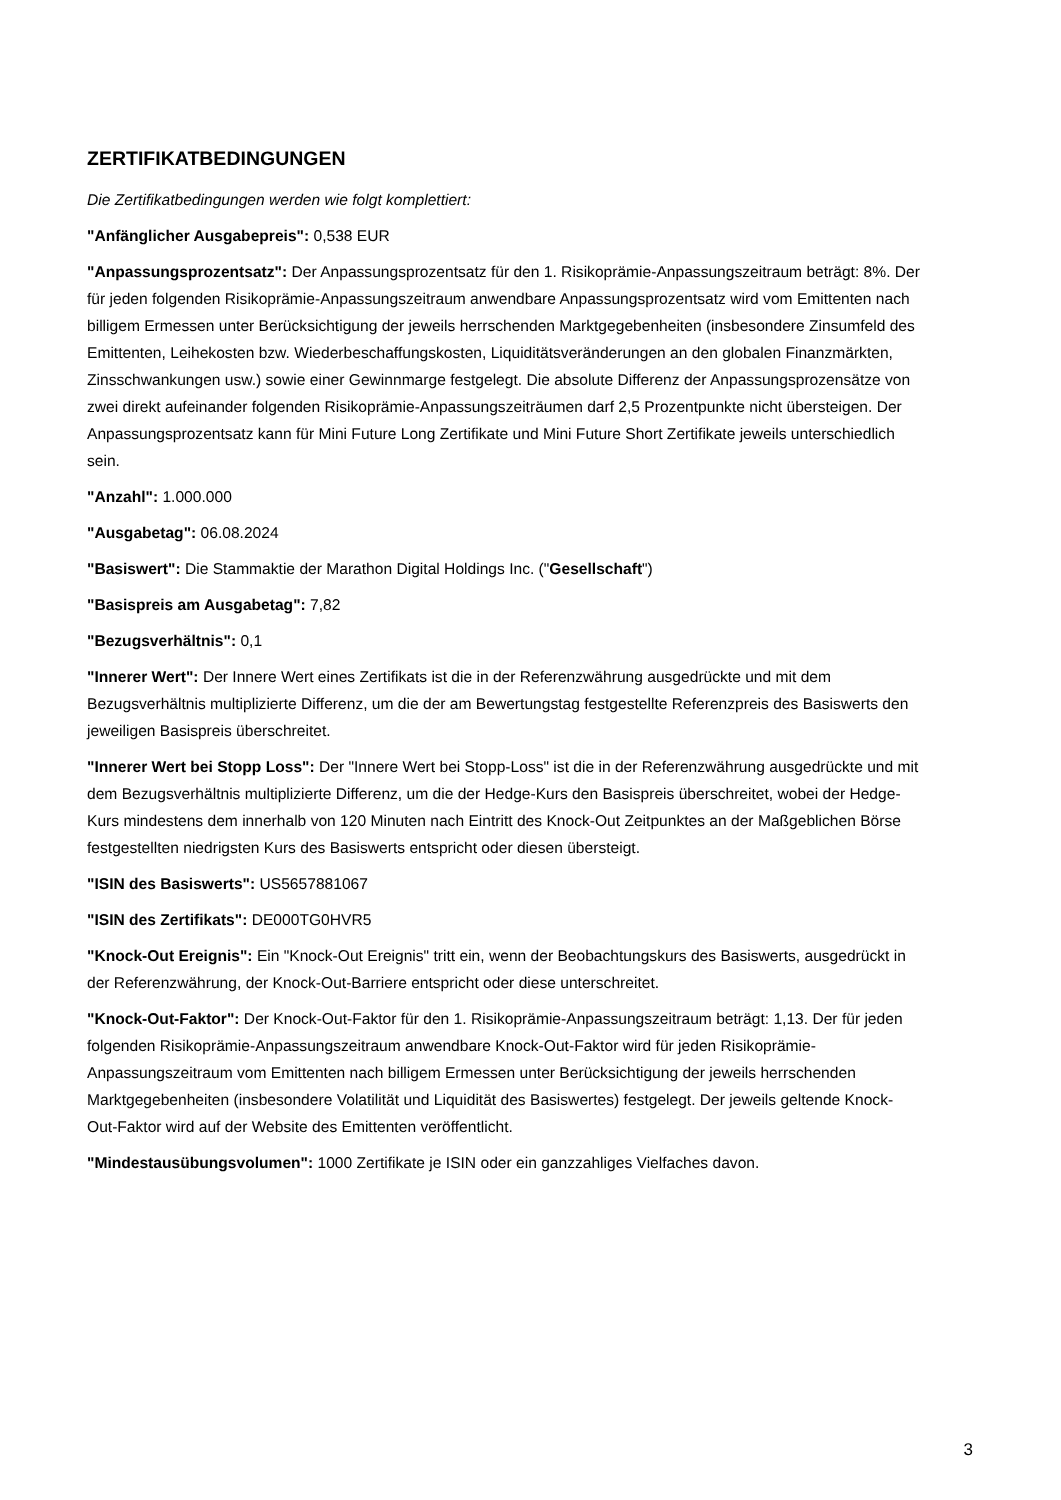ZERTIFIKATBEDINGUNGEN
Die Zertifikatbedingungen werden wie folgt komplettiert:
"Anfänglicher Ausgabepreis": 0,538 EUR
"Anpassungsprozentsatz": Der Anpassungsprozentsatz für den 1. Risikoprämie-Anpassungszeitraum beträgt: 8%. Der für jeden folgenden Risikoprämie-Anpassungszeitraum anwendbare Anpassungsprozentsatz wird vom Emittenten nach billigem Ermessen unter Berücksichtigung der jeweils herrschenden Marktgegebenheiten (insbesondere Zinsumfeld des Emittenten, Leihekosten bzw. Wiederbeschaffungskosten, Liquiditätsveränderungen an den globalen Finanzmärkten, Zinsschwankungen usw.) sowie einer Gewinnmarge festgelegt. Die absolute Differenz der Anpassungsprozensätze von zwei direkt aufeinander folgenden Risikoprämie-Anpassungszeiträumen darf 2,5 Prozentpunkte nicht übersteigen. Der Anpassungsprozentsatz kann für Mini Future Long Zertifikate und Mini Future Short Zertifikate jeweils unterschiedlich sein.
"Anzahl": 1.000.000
"Ausgabetag": 06.08.2024
"Basiswert": Die Stammaktie der Marathon Digital Holdings Inc. ("Gesellschaft")
"Basispreis am Ausgabetag": 7,82
"Bezugsverhältnis": 0,1
"Innerer Wert": Der Innere Wert eines Zertifikats ist die in der Referenzwährung ausgedrückte und mit dem Bezugsverhältnis multiplizierte Differenz, um die der am Bewertungstag festgestellte Referenzpreis des Basiswerts den jeweiligen Basispreis überschreitet.
"Innerer Wert bei Stopp Loss": Der "Innere Wert bei Stopp-Loss" ist die in der Referenzwährung ausgedrückte und mit dem Bezugsverhältnis multiplizierte Differenz, um die der Hedge-Kurs den Basispreis überschreitet, wobei der Hedge-Kurs mindestens dem innerhalb von 120 Minuten nach Eintritt des Knock-Out Zeitpunktes an der Maßgeblichen Börse festgestellten niedrigsten Kurs des Basiswerts entspricht oder diesen übersteigt.
"ISIN des Basiswerts": US5657881067
"ISIN des Zertifikats": DE000TG0HVR5
"Knock-Out Ereignis": Ein "Knock-Out Ereignis" tritt ein, wenn der Beobachtungskurs des Basiswerts, ausgedrückt in der Referenzwährung, der Knock-Out-Barriere entspricht oder diese unterschreitet.
"Knock-Out-Faktor": Der Knock-Out-Faktor für den 1. Risikoprämie-Anpassungszeitraum beträgt: 1,13. Der für jeden folgenden Risikoprämie-Anpassungszeitraum anwendbare Knock-Out-Faktor wird für jeden Risikoprämie-Anpassungszeitraum vom Emittenten nach billigem Ermessen unter Berücksichtigung der jeweils herrschenden Marktgegebenheiten (insbesondere Volatilität und Liquidität des Basiswertes) festgelegt. Der jeweils geltende Knock-Out-Faktor wird auf der Website des Emittenten veröffentlicht.
"Mindestausübungsvolumen": 1000 Zertifikate je ISIN oder ein ganzzahliges Vielfaches davon.
3